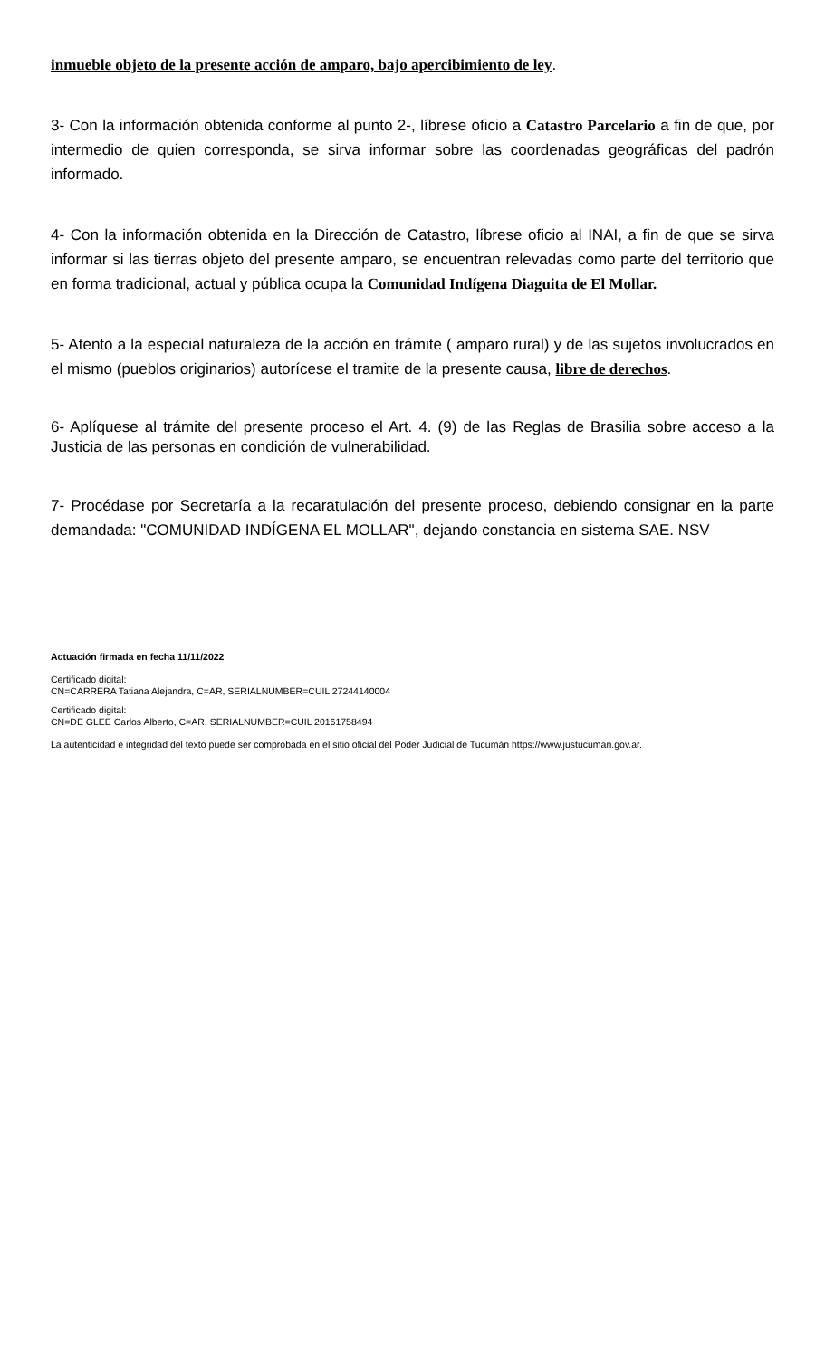inmueble objeto de la presente acción de amparo, bajo apercibimiento de ley.
3- Con la información obtenida conforme al punto 2-, líbrese oficio a Catastro Parcelario a fin de que, por intermedio de quien corresponda, se sirva informar sobre las coordenadas geográficas del padrón informado.
4- Con la información obtenida en la Dirección de Catastro, líbrese oficio al INAI, a fin de que se sirva informar si las tierras objeto del presente amparo, se encuentran relevadas como parte del territorio que en forma tradicional, actual y pública ocupa la Comunidad Indígena Diaguita de El Mollar.
5- Atento a la especial naturaleza de la acción en trámite ( amparo rural) y de las sujetos involucrados en el mismo (pueblos originarios) autorícese el tramite de la presente causa, libre de derechos.
6- Aplíquese al trámite del presente proceso el Art. 4. (9) de las Reglas de Brasilia sobre acceso a la Justicia de las personas en condición de vulnerabilidad.
7- Procédase por Secretaría a la recaratulación del presente proceso, debiendo consignar en la parte demandada: "COMUNIDAD INDÍGENA EL MOLLAR", dejando constancia en sistema SAE. NSV
Actuación firmada en fecha 11/11/2022
Certificado digital:
CN=CARRERA Tatiana Alejandra, C=AR, SERIALNUMBER=CUIL 27244140004
Certificado digital:
CN=DE GLEE Carlos Alberto, C=AR, SERIALNUMBER=CUIL 20161758494
La autenticidad e integridad del texto puede ser comprobada en el sitio oficial del Poder Judicial de Tucumán https://www.justucuman.gov.ar.